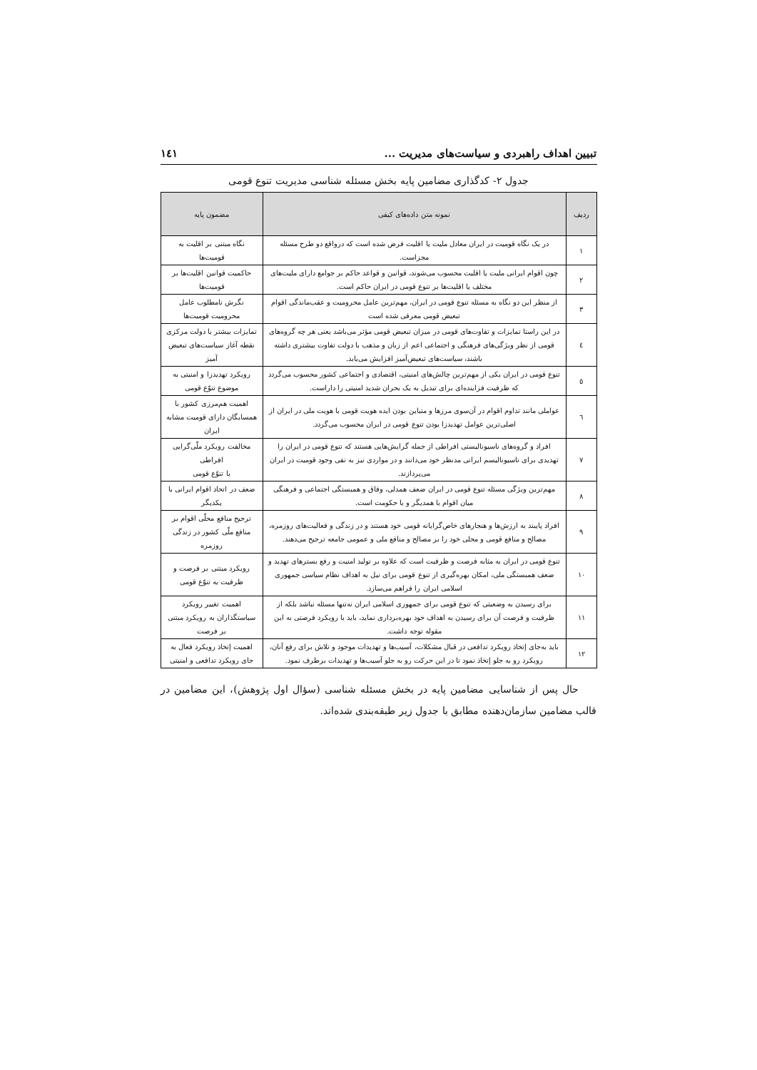تبیین اهداف راهبردی و سیاست‌های مدیریت ... ١٤١
جدول ٢- کدگذاری مضامین پایه بخش مسئله شناسی مدیریت تنوع قومی
| ردیف | نمونه متن داده‌های کیفی | مضمون پایه |
| --- | --- | --- |
| ١ | در یک نگاه قومیت در ایران معادل ملیت یا اقلیت فرض شده است که درواقع دو طرح مسئله مجزاست. | نگاه مبتنی بر اقلیت به قومیت‌ها |
| ٢ | چون اقوام ایرانی ملیت یا اقلیت محسوب می‌شوند، قوانین و قواعد حاکم بر جوامع دارای ملیت‌های مختلف یا اقلیت‌ها بر تنوع قومی در ایران حاکم است. | حاکمیت قوانین اقلیت‌ها بر قومیت‌ها |
| ٣ | از منظر این دو نگاه به مسئله تنوع قومی در ایران، مهم‌ترین عامل محرومیت و عقب‌ماندگی اقوام تبعیض قومی معرفی شده است | نگرش نامطلوب عامل محرومیت قومیت‌ها |
| ٤ | در این راستا تمایزات و تفاوت‌های قومی در میزان تبعیض قومی مؤثر می‌باشد یعنی هر چه گروه‌های قومی از نظر ویژگی‌های فرهنگی و اجتماعی اعم از زبان و مذهب با دولت تفاوت بیشتری داشته باشند، سیاست‌های تبعیض‌آمیز افزایش می‌یابد. | تمایزات بیشتر با دولت مرکزی نقطه آغاز سیاست‌های تبعیض آمیز |
| ٥ | تنوع قومی در ایران یکی از مهم‌ترین چالش‌های امنیتی، اقتصادی و اجتماعی کشور محسوب می‌گردد که ظرفیت فزاینده‌ای برای تبدیل به یک بحران شدید امنیتی را داراست. | رویکرد تهدیدزا و امنیتی به موضوع تنوّع قومی |
| ٦ | عواملی مانند تداوم اقوام در آن‌سوی مرزها و متباین بودن ایده هویت قومی با هویت ملی در ایران از اصلی‌ترین عوامل تهدیدزا بودن تنوع قومی در ایران محسوب می‌گردد. | اهمیت هم‌مرزی کشور با همسایگان دارای قومیت مشابه ایران |
| ٧ | افراد و گروه‌های ناسیونالیستی افراطی از جمله گرایش‌هایی هستند که تنوع قومی در ایران را تهدیدی برای ناسیونالیسم ایرانی مدنظر خود می‌دانند و در مواردی نیز به نفی وجود قومیت در ایران می‌پردازند. | مخالفت رویکرد ملّی‌گرایی افراطی با تنوّع قومی |
| ٨ | مهم‌ترین ویژگی مسئله تنوع قومی در ایران ضعف همدلی، وفاق و همبستگی اجتماعی و فرهنگی میان اقوام با همدیگر و با حکومت است. | ضعف در اتحاد اقوام ایرانی با یکدیگر |
| ٩ | افراد پایبند به ارزش‌ها و هنجارهای خاص‌گرایانه قومی خود هستند و در زندگی و فعالیت‌های روزمره، مصالح و منافع قومی و محلی خود را بر مصالح و منافع ملی و عمومی جامعه ترجیح می‌دهند. | ترجیح منافع محلّی اقوام بر منافع ملّی کشور در زندگی روزمره |
| ١٠ | تنوع قومی در ایران به مثابه فرصت و ظرفیت است که علاوه بر تولید امنیت و رفع بسترهای تهدید و ضعف همبستگی ملی، امکان بهره‌گیری از تنوع قومی برای نیل به اهداف نظام سیاسی جمهوری اسلامی ایران را فراهم می‌سازد. | رویکرد مبتنی بر فرصت و ظرفیت به تنوّع قومی |
| ١١ | برای رسیدن به وضعیتی که تنوع قومی برای جمهوری اسلامی ایران نه‌تنها مسئله نباشد بلکه از ظرفیت و فرصت آن برای رسیدن به اهداف خود بهره‌برداری نماید، باید با رویکرد فرصتی به این مقوله توجه داشت. | اهمیت تغییر رویکرد سیاستگذاران به رویکرد مبتنی بر فرصت |
| ١٢ | باید به‌جای إتخاذ رویکرد تدافعی در قبال مشکلات، آسیب‌ها و تهدیدات موجود و تلاش برای رفع آنان، رویکرد رو به جلو إتخاذ نمود تا در این حرکت رو به جلو آسیب‌ها و تهدیدات برطرف نمود. | اهمیت إتخاذ رویکرد فعال به جای رویکرد تدافعی و امنیتی |
حال پس از شناسایی مضامین پایه در بخش مسئله شناسی (سؤال اول پژوهش)، این مضامین در قالب مضامین سازمان‌دهنده مطابق با جدول زیر طبقه‌بندی شده‌اند.